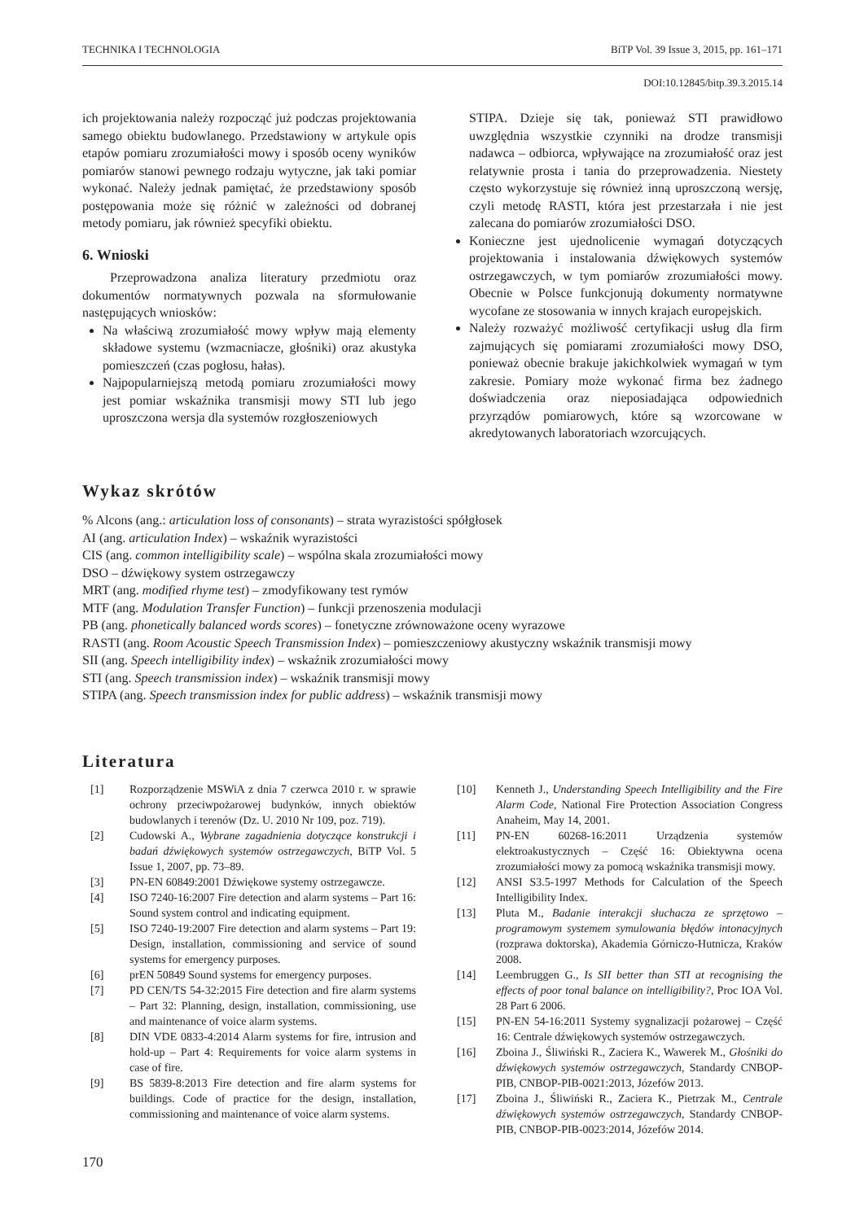TECHNIKA I TECHNOLOGIA BiTP Vol. 39 Issue 3, 2015, pp. 161–171
DOI:10.12845/bitp.39.3.2015.14
ich projektowania należy rozpocząć już podczas projektowania samego obiektu budowlanego. Przedstawiony w artykule opis etapów pomiaru zrozumiałości mowy i sposób oceny wyników pomiarów stanowi pewnego rodzaju wytyczne, jak taki pomiar wykonać. Należy jednak pamiętać, że przedstawiony sposób postępowania może się różnić w zależności od dobranej metody pomiaru, jak również specyfiki obiektu.
6. Wnioski
Przeprowadzona analiza literatury przedmiotu oraz dokumentów normatywnych pozwala na sformułowanie następujących wniosków:
Na właściwą zrozumiałość mowy wpływ mają elementy składowe systemu (wzmacniacze, głośniki) oraz akustyka pomieszczeń (czas pogłosu, hałas).
Najpopularniejszą metodą pomiaru zrozumiałości mowy jest pomiar wskaźnika transmisji mowy STI lub jego uproszczona wersja dla systemów rozgłoszeniowych
STIPA. Dzieje się tak, ponieważ STI prawidłowo uwzględnia wszystkie czynniki na drodze transmisji nadawca – odbiorca, wpływające na zrozumiałość oraz jest relatywnie prosta i tania do przeprowadzenia. Niestety często wykorzystuje się również inną uproszczoną wersję, czyli metodę RASTI, która jest przestarzała i nie jest zalecana do pomiarów zrozumiałości DSO.
Konieczne jest ujednolicenie wymagań dotyczących projektowania i instalowania dźwiękowych systemów ostrzegawczych, w tym pomiarów zrozumiałości mowy. Obecnie w Polsce funkcjonują dokumenty normatywne wycofane ze stosowania w innych krajach europejskich.
Należy rozważyć możliwość certyfikacji usług dla firm zajmujących się pomiarami zrozumiałości mowy DSO, ponieważ obecnie brakuje jakichkolwiek wymagań w tym zakresie. Pomiary może wykonać firma bez żadnego doświadczenia oraz nieposiadająca odpowiednich przyrządów pomiarowych, które są wzorcowane w akredytowanych laboratoriach wzorcujących.
Wykaz skrótów
% Alcons (ang.: articulation loss of consonants) – strata wyrazistości spółgłosek
AI (ang. articulation Index) – wskaźnik wyrazistości
CIS (ang. common intelligibility scale) – wspólna skala zrozumiałości mowy
DSO – dźwiękowy system ostrzegawczy
MRT (ang. modified rhyme test) – zmodyfikowany test rymów
MTF (ang. Modulation Transfer Function) – funkcji przenoszenia modulacji
PB (ang. phonetically balanced words scores) – fonetyczne zrównoważone oceny wyrazowe
RASTI (ang. Room Acoustic Speech Transmission Index) – pomieszczeniowy akustyczny wskaźnik transmisji mowy
SII (ang. Speech intelligibility index) – wskaźnik zrozumiałości mowy
STI (ang. Speech transmission index) – wskaźnik transmisji mowy
STIPA (ang. Speech transmission index for public address) – wskaźnik transmisji mowy
Literatura
[1] Rozporządzenie MSWiA z dnia 7 czerwca 2010 r. w sprawie ochrony przeciwpożarowej budynków, innych obiektów budowlanych i terenów (Dz. U. 2010 Nr 109, poz. 719).
[2] Cudowski A., Wybrane zagadnienia dotyczące konstrukcji i badań dźwiękowych systemów ostrzegawczych, BiTP Vol. 5 Issue 1, 2007, pp. 73–89.
[3] PN-EN 60849:2001 Dźwiękowe systemy ostrzegawcze.
[4] ISO 7240-16:2007 Fire detection and alarm systems – Part 16: Sound system control and indicating equipment.
[5] ISO 7240-19:2007 Fire detection and alarm systems – Part 19: Design, installation, commissioning and service of sound systems for emergency purposes.
[6] prEN 50849 Sound systems for emergency purposes.
[7] PD CEN/TS 54-32:2015 Fire detection and fire alarm systems – Part 32: Planning, design, installation, commissioning, use and maintenance of voice alarm systems.
[8] DIN VDE 0833-4:2014 Alarm systems for fire, intrusion and hold-up – Part 4: Requirements for voice alarm systems in case of fire.
[9] BS 5839-8:2013 Fire detection and fire alarm systems for buildings. Code of practice for the design, installation, commissioning and maintenance of voice alarm systems.
[10] Kenneth J., Understanding Speech Intelligibility and the Fire Alarm Code, National Fire Protection Association Congress Anaheim, May 14, 2001.
[11] PN-EN 60268-16:2011 Urządzenia systemów elektroakustycznych – Część 16: Obiektywna ocena zrozumiałości mowy za pomocą wskaźnika transmisji mowy.
[12] ANSI S3.5-1997 Methods for Calculation of the Speech Intelligibility Index.
[13] Pluta M., Badanie interakcji słuchacza ze sprzętowo – programowym systemem symulowania błędów intonacyjnych (rozprawa doktorska), Akademia Górniczo-Hutnicza, Kraków 2008.
[14] Leembruggen G., Is SII better than STI at recognising the effects of poor tonal balance on intelligibility?, Proc IOA Vol. 28 Part 6 2006.
[15] PN-EN 54-16:2011 Systemy sygnalizacji pożarowej – Część 16: Centrale dźwiękowych systemów ostrzegawczych.
[16] Zboina J., Śliwiński R., Zaciera K., Wawerek M., Głośniki do dźwiękowych systemów ostrzegawczych, Standardy CNBOP-PIB, CNBOP-PIB-0021:2013, Józefów 2013.
[17] Zboina J., Śliwiński R., Zaciera K., Pietrzak M., Centrale dźwiękowych systemów ostrzegawczych, Standardy CNBOP-PIB, CNBOP-PIB-0023:2014, Józefów 2014.
170